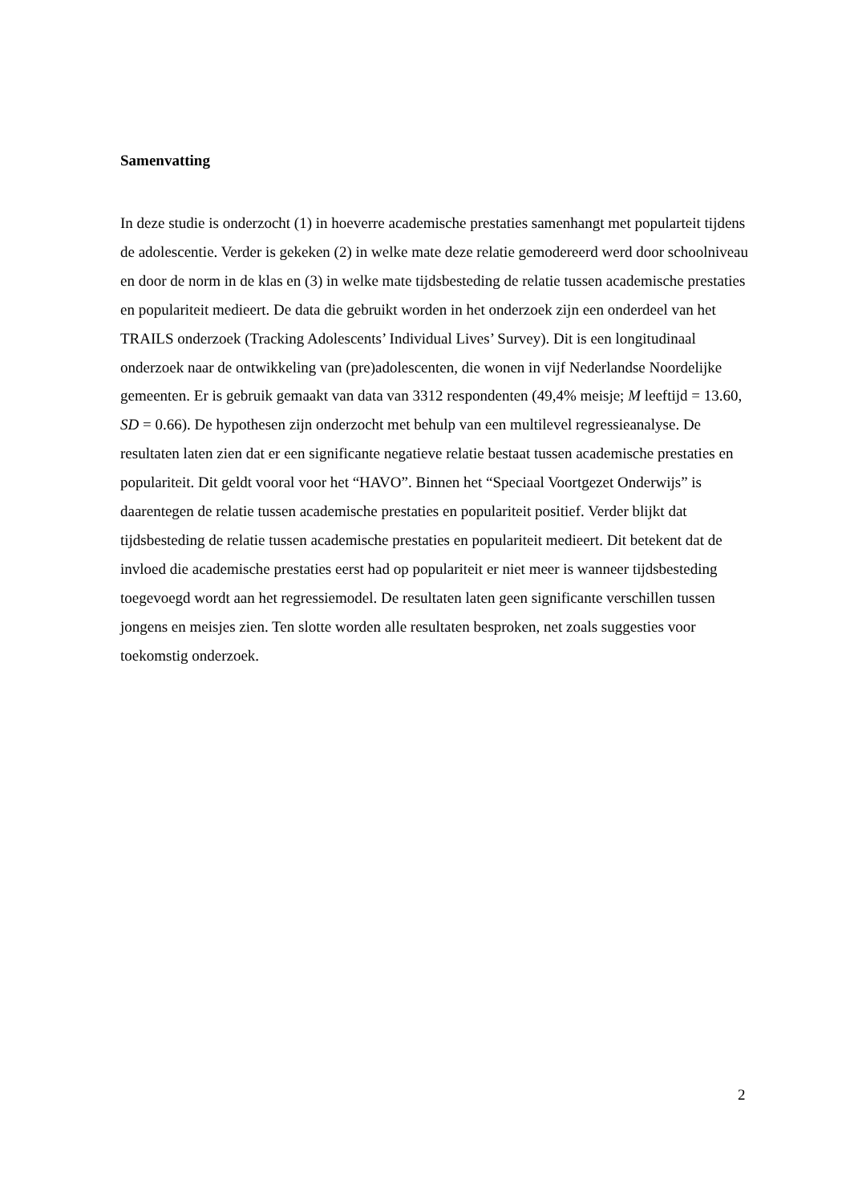Samenvatting
In deze studie is onderzocht (1) in hoeverre academische prestaties samenhangt met popularteit tijdens de adolescentie. Verder is gekeken (2) in welke mate deze relatie gemodereerd werd door schoolniveau en door de norm in de klas en (3) in welke mate tijdsbesteding de relatie tussen academische prestaties en populariteit medieert. De data die gebruikt worden in het onderzoek zijn een onderdeel van het TRAILS onderzoek (Tracking Adolescents’ Individual Lives’ Survey). Dit is een longitudinaal onderzoek naar de ontwikkeling van (pre)adolescenten, die wonen in vijf Nederlandse Noordelijke gemeenten. Er is gebruik gemaakt van data van 3312 respondenten (49,4% meisje; M leeftijd = 13.60, SD = 0.66). De hypothesen zijn onderzocht met behulp van een multilevel regressieanalyse. De resultaten laten zien dat er een significante negatieve relatie bestaat tussen academische prestaties en populariteit. Dit geldt vooral voor het “HAVO”. Binnen het “Speciaal Voortgezet Onderwijs” is daarentegen de relatie tussen academische prestaties en populariteit positief. Verder blijkt dat tijdsbesteding de relatie tussen academische prestaties en populariteit medieert. Dit betekent dat de invloed die academische prestaties eerst had op populariteit er niet meer is wanneer tijdsbesteding toegevoegd wordt aan het regressiemodel. De resultaten laten geen significante verschillen tussen jongens en meisjes zien. Ten slotte worden alle resultaten besproken, net zoals suggesties voor toekomstig onderzoek.
2